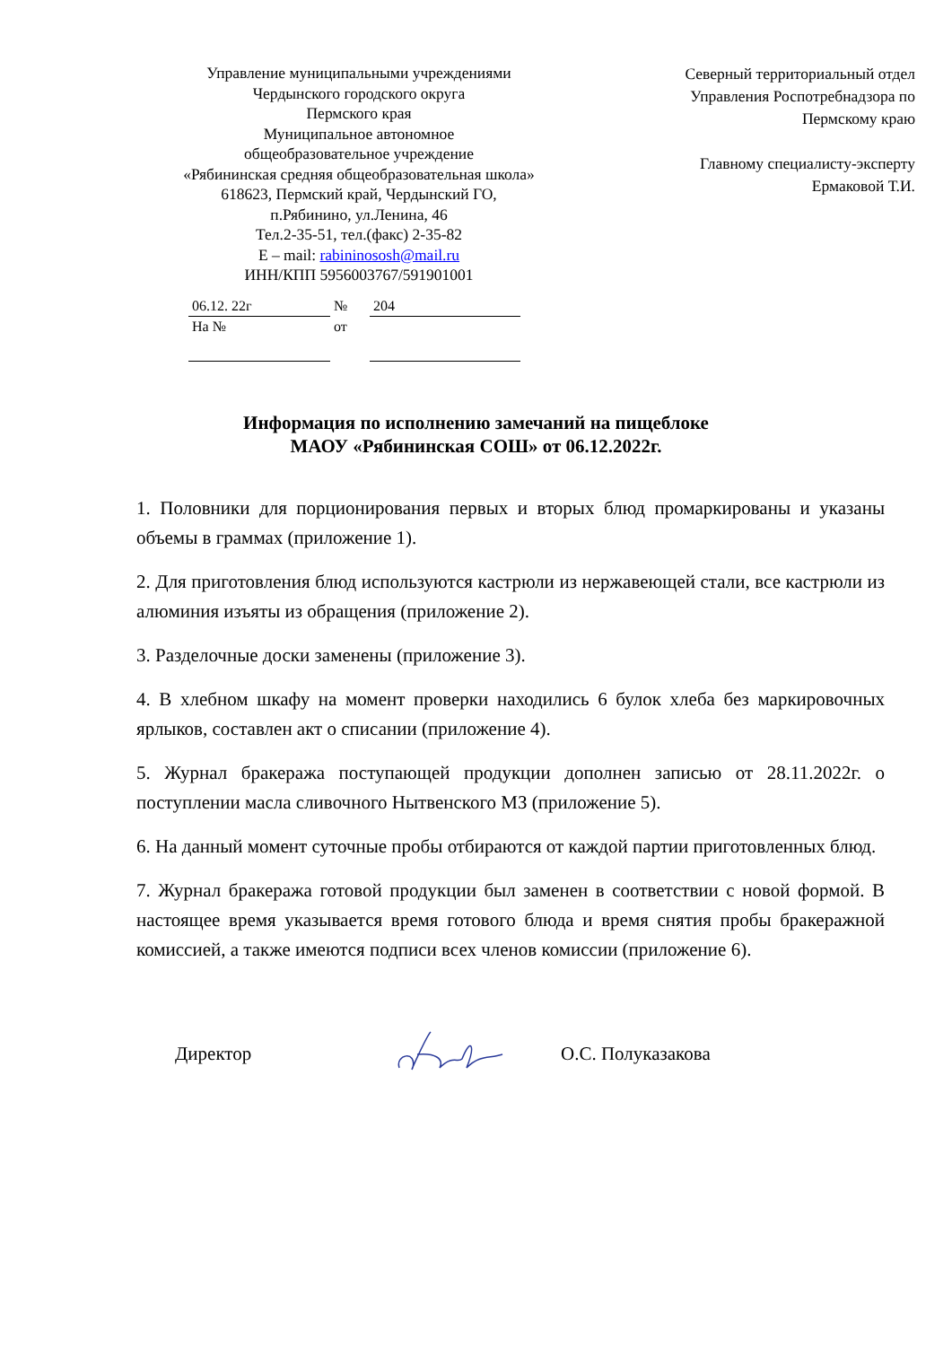Управление муниципальными учреждениями
Чердынского городского округа
Пермского края
Муниципальное автономное
общеобразовательное учреждение
«Рябининская средняя общеобразовательная школа»
618623, Пермский край, Чердынский ГО,
п.Рябинино, ул.Ленина, 46
Тел.2-35-51, тел.(факс) 2-35-82
E – mail: rabininososh@mail.ru
ИНН/КПП 5956003767/591901001
| 06.12. 22г | № | 204 |
| На № | от | |
Северный территориальный отдел
Управления Роспотребнадзора по
Пермскому краю
Главному специалисту-эксперту
Ермаковой Т.И.
Информация по исполнению замечаний на пищеблоке
МАОУ «Рябининская СОШ» от 06.12.2022г.
1. Половники для порционирования первых и вторых блюд промаркированы и указаны объемы в граммах (приложение 1).
2. Для приготовления блюд используются кастрюли из нержавеющей стали, все кастрюли из алюминия изъяты из обращения (приложение 2).
3. Разделочные доски заменены (приложение 3).
4. В хлебном шкафу на момент проверки находились 6 булок хлеба без маркировочных ярлыков, составлен акт о списании (приложение 4).
5. Журнал бракеража поступающей продукции дополнен записью от 28.11.2022г. о поступлении масла сливочного Нытвенского МЗ (приложение 5).
6. На данный момент суточные пробы отбираются от каждой партии приготовленных блюд.
7. Журнал бракеража готовой продукции был заменен в соответствии с новой формой. В настоящее время указывается время готового блюда и время снятия пробы бракеражной комиссией, а также имеются подписи всех членов комиссии (приложение 6).
Директор О.С. Полуказакова